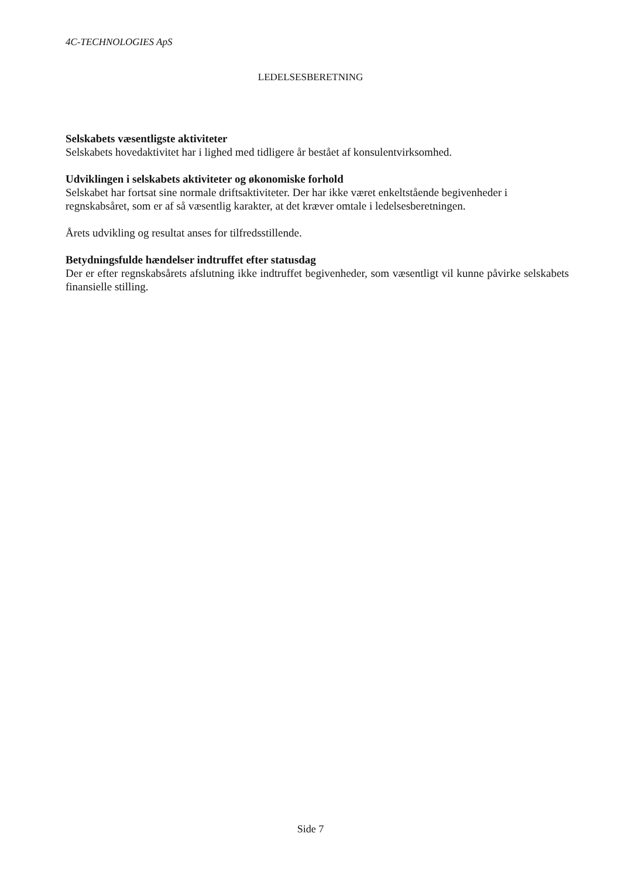4C-TECHNOLOGIES ApS
LEDELSESBERETNING
Selskabets væsentligste aktiviteter
Selskabets hovedaktivitet har i lighed med tidligere år bestået af konsulentvirksomhed.
Udviklingen i selskabets aktiviteter og økonomiske forhold
Selskabet har fortsat sine normale driftsaktiviteter. Der har ikke været enkeltstående begivenheder i regnskabsåret, som er af så væsentlig karakter, at det kræver omtale i ledelsesberetningen.
Årets udvikling og resultat anses for tilfredsstillende.
Betydningsfulde hændelser indtruffet efter statusdag
Der er efter regnskabsårets afslutning ikke indtruffet begivenheder, som væsentligt vil kunne påvirke selskabets finansielle stilling.
Side 7